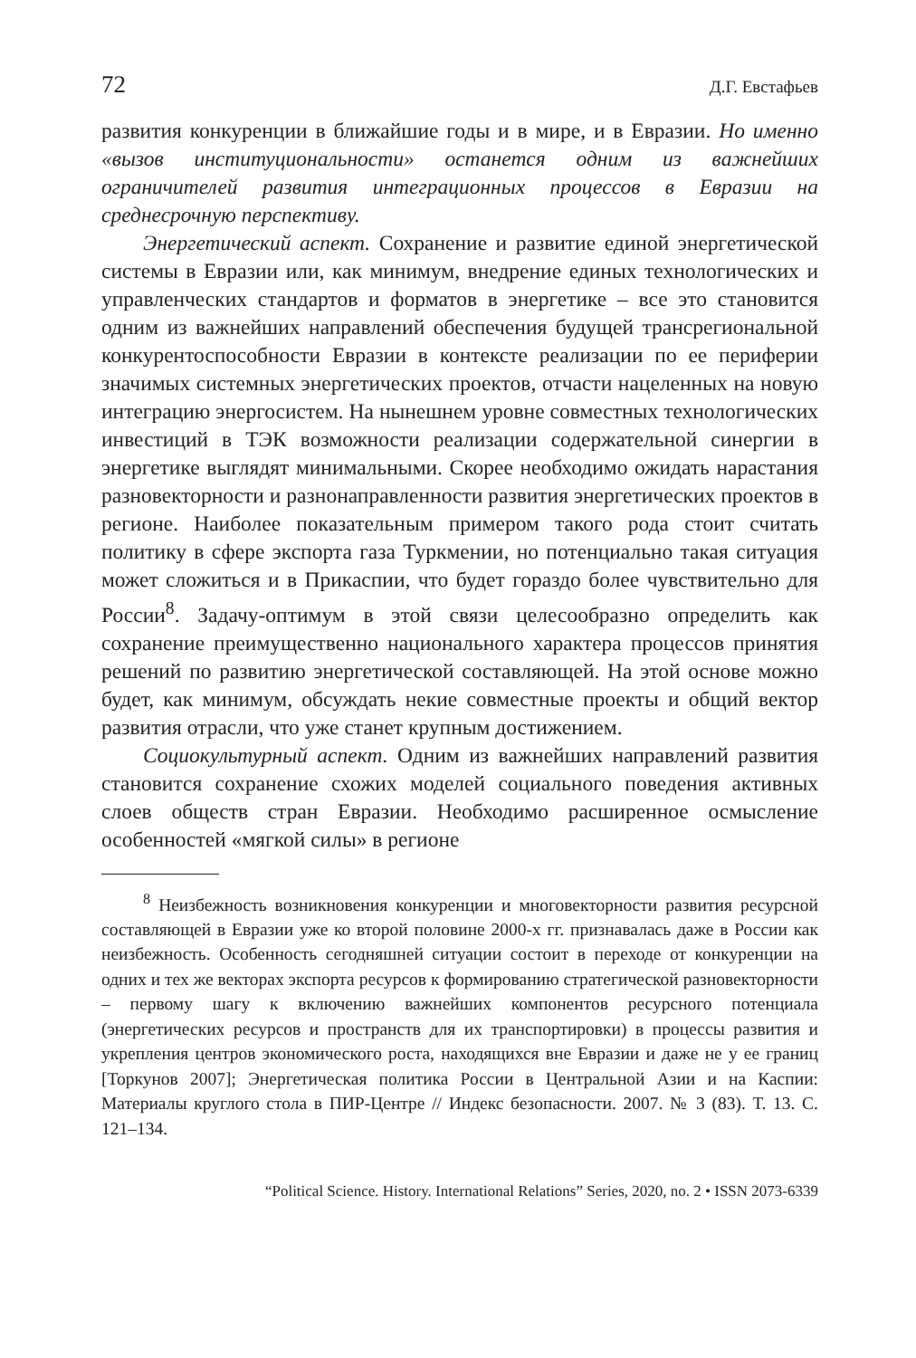72 Д.Г. Евстафьев
развития конкуренции в ближайшие годы и в мире, и в Евразии. Но именно «вызов институциональности» останется одним из важнейших ограничителей развития интеграционных процессов в Евразии на среднесрочную перспективу.
Энергетический аспект. Сохранение и развитие единой энергетической системы в Евразии или, как минимум, внедрение единых технологических и управленческих стандартов и форматов в энергетике – все это становится одним из важнейших направлений обеспечения будущей трансрегиональной конкурентоспособности Евразии в контексте реализации по ее периферии значимых системных энергетических проектов, отчасти нацеленных на новую интеграцию энергосистем. На нынешнем уровне совместных технологических инвестиций в ТЭК возможности реализации содержательной синергии в энергетике выглядят минимальными. Скорее необходимо ожидать нарастания разновекторности и разнонаправленности развития энергетических проектов в регионе. Наиболее показательным примером такого рода стоит считать политику в сфере экспорта газа Туркмении, но потенциально такая ситуация может сложиться и в Прикаспии, что будет гораздо более чувствительно для России<sup>8</sup>. Задачу-оптимум в этой связи целесообразно определить как сохранение преимущественно национального характера процессов принятия решений по развитию энергетической составляющей. На этой основе можно будет, как минимум, обсуждать некие совместные проекты и общий вектор развития отрасли, что уже станет крупным достижением.
Социокультурный аспект. Одним из важнейших направлений развития становится сохранение схожих моделей социального поведения активных слоев обществ стран Евразии. Необходимо расширенное осмысление особенностей «мягкой силы» в регионе
<sup>8</sup> Неизбежность возникновения конкуренции и многовекторности развития ресурсной составляющей в Евразии уже ко второй половине 2000-х гг. признавалась даже в России как неизбежность. Особенность сегодняшней ситуации состоит в переходе от конкуренции на одних и тех же векторах экспорта ресурсов к формированию стратегической разновекторности – первому шагу к включению важнейших компонентов ресурсного потенциала (энергетических ресурсов и пространств для их транспортировки) в процессы развития и укрепления центров экономического роста, находящихся вне Евразии и даже не у ее границ [Торкунов 2007]; Энергетическая политика России в Центральной Азии и на Каспии: Материалы круглого стола в ПИР-Центре // Индекс безопасности. 2007. № 3 (83). Т. 13. С. 121–134.
“Political Science. History. International Relations” Series, 2020, no. 2 • ISSN 2073-6339